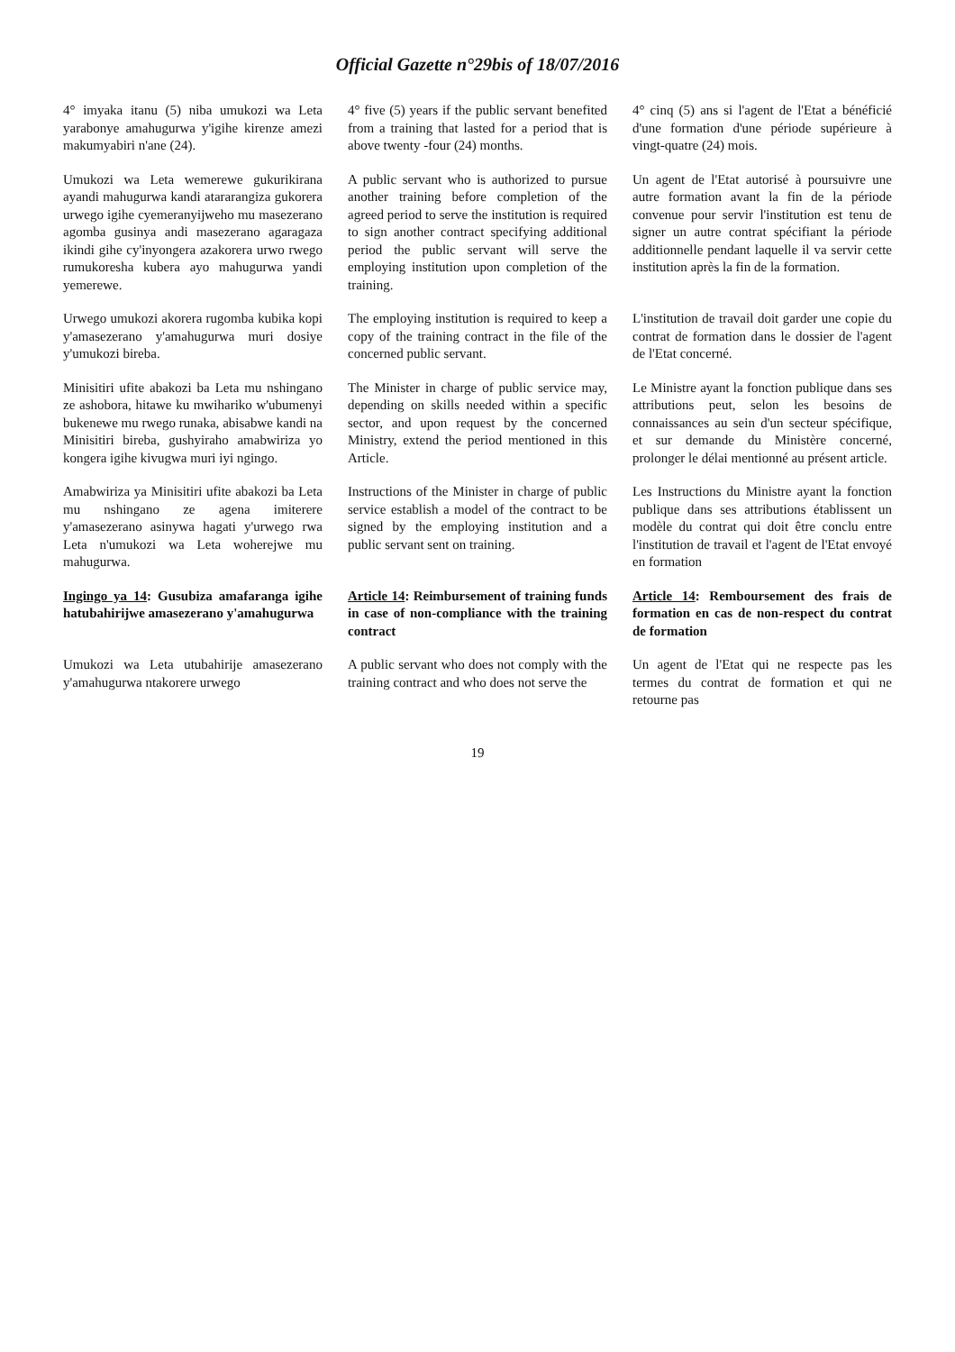Official Gazette n°29bis of 18/07/2016
4° imyaka itanu (5) niba umukozi wa Leta yarabonye amahugurwa y'igihe kirenze amezi makumyabiri n'ane (24).
4° five (5) years if the public servant benefited from a training that lasted for a period that is above twenty -four (24) months.
4° cinq (5) ans si l'agent de l'Etat a bénéficié d'une formation d'une période supérieure à vingt-quatre (24) mois.
Umukozi wa Leta wemerewe gukurikirana ayandi mahugurwa kandi atararangiza gukorera urwego igihe cyemeranyijweho mu masezerano agomba gusinya andi masezerano agaragaza ikindi gihe cy'inyongera azakorera urwo rwego rumukoresha kubera ayo mahugurwa yandi yemerewe.
A public servant who is authorized to pursue another training before completion of the agreed period to serve the institution is required to sign another contract specifying additional period the public servant will serve the employing institution upon completion of the training.
Un agent de l'Etat autorisé à poursuivre une autre formation avant la fin de la période convenue pour servir l'institution est tenu de signer un autre contrat spécifiant la période additionnelle pendant laquelle il va servir cette institution après la fin de la formation.
Urwego umukozi akorera rugomba kubika kopi y'amasezerano y'amahugurwa muri dosiye y'umukozi bireba.
The employing institution is required to keep a copy of the training contract in the file of the concerned public servant.
L'institution de travail doit garder une copie du contrat de formation dans le dossier de l'agent de l'Etat concerné.
Minisitiri ufite abakozi ba Leta mu nshingano ze ashobora, hitawe ku mwihariko w'ubumenyi bukenewe mu rwego runaka, abisabwe kandi na Minisitiri bireba, gushyiraho amabwiriza yo kongera igihe kivugwa muri iyi ngingo.
The Minister in charge of public service may, depending on skills needed within a specific sector, and upon request by the concerned Ministry, extend the period mentioned in this Article.
Le Ministre ayant la fonction publique dans ses attributions peut, selon les besoins de connaissances au sein d'un secteur spécifique, et sur demande du Ministère concerné, prolonger le délai mentionné au présent article.
Amabwiriza ya Minisitiri ufite abakozi ba Leta mu nshingano ze agena imiterere y'amasezerano asinywa hagati y'urwego rwa Leta n'umukozi wa Leta woherejwe mu mahugurwa.
Instructions of the Minister in charge of public service establish a model of the contract to be signed by the employing institution and a public servant sent on training.
Les Instructions du Ministre ayant la fonction publique dans ses attributions établissent un modèle du contrat qui doit être conclu entre l'institution de travail et l'agent de l'Etat envoyé en formation
Ingingo ya 14: Gusubiza amafaranga igihe hatubahirijwe amasezerano y'amahugurwa
Article 14: Reimbursement of training funds in case of non-compliance with the training contract
Article 14: Remboursement des frais de formation en cas de non-respect du contrat de formation
Umukozi wa Leta utubahirije amasezerano y'amahugurwa ntakorere urwego
A public servant who does not comply with the training contract and who does not serve the
Un agent de l'Etat qui ne respecte pas les termes du contrat de formation et qui ne retourne pas
19